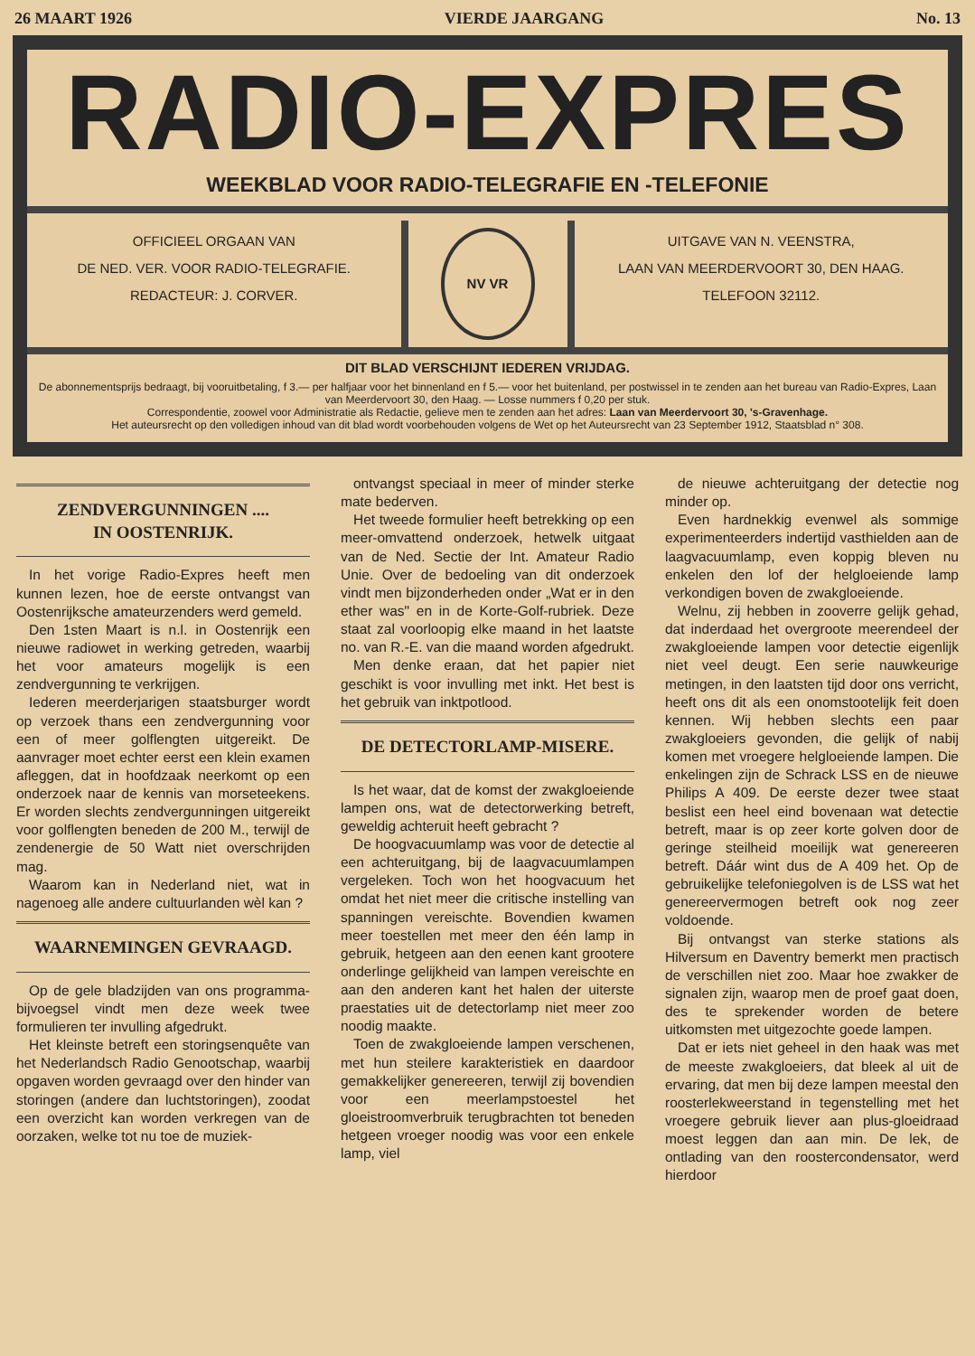26 MAART 1926 VIERDE JAARGANG No. 13
RADIO-EXPRES
WEEKBLAD VOOR RADIO-TELEGRAFIE EN -TELEFONIE
OFFICIEEL ORGAAN VAN
DE NED. VER. VOOR RADIO-TELEGRAFIE.
REDACTEUR: J. CORVER.
NV VR
UITGAVE VAN N. VEENSTRA,
LAAN VAN MEERDERVOORT 30, DEN HAAG.
TELEFOON 32112.
DIT BLAD VERSCHIJNT IEDEREN VRIJDAG.
De abonnementsprijs bedraagt, bij vooruitbetaling, f 3.— per halfjaar voor het binnenland en f 5.— voor het buitenland, per postwissel in te zenden aan het bureau van Radio-Expres, Laan van Meerdervoort 30, den Haag. — Losse nummers f 0,20 per stuk.
Correspondentie, zoowel voor Administratie als Redactie, gelieve men te zenden aan het adres: Laan van Meerdervoort 30, 's-Gravenhage.
Het auteursrecht op den volledigen inhoud van dit blad wordt voorbehouden volgens de Wet op het Auteursrecht van 23 September 1912, Staatsblad n° 308.
ZENDVERGUNNINGEN ....
IN OOSTENRIJK.
In het vorige Radio-Expres heeft men kunnen lezen, hoe de eerste ontvangst van Oostenrijksche amateurzenders werd gemeld.
Den 1sten Maart is n.l. in Oostenrijk een nieuwe radiowet in werking getreden, waarbij het voor amateurs mogelijk is een zendvergunning te verkrijgen.
Iederen meerderjarigen staatsburger wordt op verzoek thans een zendvergunning voor een of meer golflengten uitgereikt. De aanvrager moet echter eerst een klein examen afleggen, dat in hoofdzaak neerkomt op een onderzoek naar de kennis van morseteekens. Er worden slechts zendvergunningen uitgereikt voor golflengten beneden de 200 M., terwijl de zendenergie de 50 Watt niet overschrijden mag.
Waarom kan in Nederland niet, wat in nagenoeg alle andere cultuurlanden wèl kan ?
WAARNEMINGEN GEVRAAGD.
Op de gele bladzijden van ons programma-bijvoegsel vindt men deze week twee formulieren ter invulling afgedrukt.
Het kleinste betreft een storingsenquête van het Nederlandsch Radio Genootschap, waarbij opgaven worden gevraagd over den hinder van storingen (andere dan luchtstoringen), zoodat een overzicht kan worden verkregen van de oorzaken, welke tot nu toe de muziek-
ontvangst speciaal in meer of minder sterke mate bederven.
Het tweede formulier heeft betrekking op een meer-omvattend onderzoek, hetwelk uitgaat van de Ned. Sectie der Int. Amateur Radio Unie. Over de bedoeling van dit onderzoek vindt men bijzonderheden onder „Wat er in den ether was" en in de Korte-Golf-rubriek. Deze staat zal voorloopig elke maand in het laatste no. van R.-E. van die maand worden afgedrukt.
Men denke eraan, dat het papier niet geschikt is voor invulling met inkt. Het best is het gebruik van inktpotlood.
DE DETECTORLAMP-MISERE.
Is het waar, dat de komst der zwakgloeiende lampen ons, wat de detectorwerking betreft, geweldig achteruit heeft gebracht ?
De hoogvacuumlamp was voor de detectie al een achteruitgang, bij de laagvacuumlampen vergeleken. Toch won het hoogvacuum het omdat het niet meer die critische instelling van spanningen vereischte. Bovendien kwamen meer toestellen met meer den één lamp in gebruik, hetgeen aan den eenen kant grootere onderlinge gelijkheid van lampen vereischte en aan den anderen kant het halen der uiterste praestaties uit de detectorlamp niet meer zoo noodig maakte.
Toen de zwakgloeiende lampen verschenen, met hun steilere karakteristiek en daardoor gemakkelijker genereeren, terwijl zij bovendien voor een meerlampstoestel het gloeistroomverbruik terugbrachten tot beneden hetgeen vroeger noodig was voor een enkele lamp, viel
de nieuwe achteruitgang der detectie nog minder op.
Even hardnekkig evenwel als sommige experimenteerders indertijd vasthielden aan de laagvacuumlamp, even koppig bleven nu enkelen den lof der helgloeiende lamp verkondigen boven de zwakgloeiende.
Welnu, zij hebben in zooverre gelijk gehad, dat inderdaad het overgroote meerendeel der zwakgloeiende lampen voor detectie eigenlijk niet veel deugt. Een serie nauwkeurige metingen, in den laatsten tijd door ons verricht, heeft ons dit als een onomstootelijk feit doen kennen. Wij hebben slechts een paar zwakgloeiers gevonden, die gelijk of nabij komen met vroegere helgloeiende lampen. Die enkelingen zijn de Schrack LSS en de nieuwe Philips A 409. De eerste dezer twee staat beslist een heel eind bovenaan wat detectie betreft, maar is op zeer korte golven door de geringe steilheid moeilijk wat genereeren betreft. Dáár wint dus de A 409 het. Op de gebruikelijke telefoniegolven is de LSS wat het genereervermogen betreft ook nog zeer voldoende.
Bij ontvangst van sterke stations als Hilversum en Daventry bemerkt men practisch de verschillen niet zoo. Maar hoe zwakker de signalen zijn, waarop men de proef gaat doen, des te sprekender worden de betere uitkomsten met uitgezochte goede lampen.
Dat er iets niet geheel in den haak was met de meeste zwakgloeiers, dat bleek al uit de ervaring, dat men bij deze lampen meestal den roosterlekweerstand in tegenstelling met het vroegere gebruik liever aan plus-gloeidraad moest leggen dan aan min. De lek, de ontlading van den roostercondensator, werd hierdoor